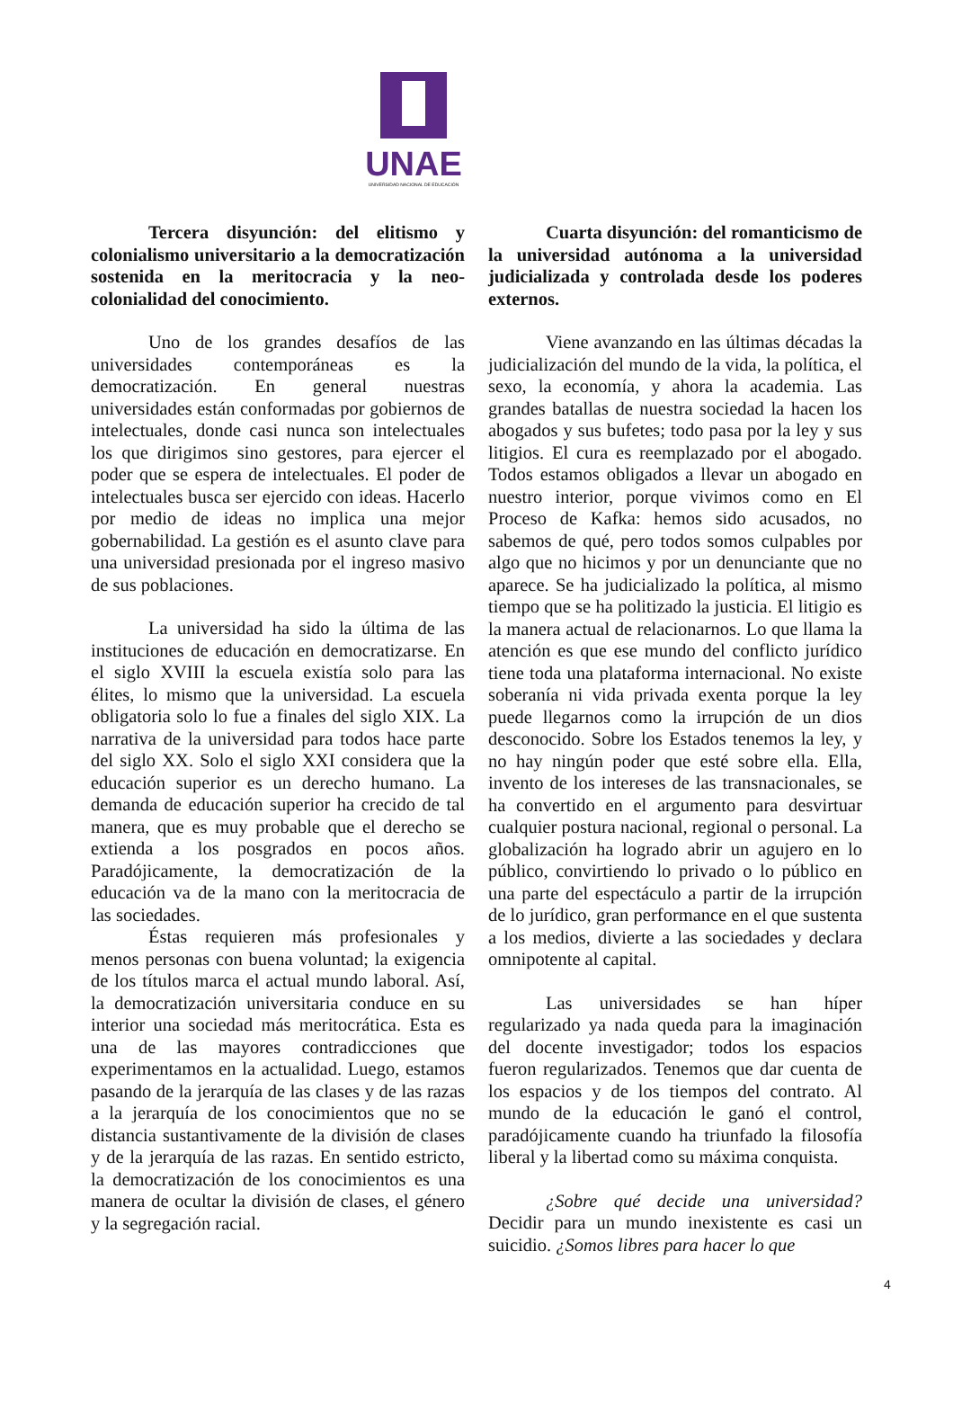UNAE
UNIVERSIDAD NACIONAL DE EDUCACIÓN
Tercera disyunción: del elitismo y colonialismo universitario a la democratización sostenida en la meritocracia y la neo-colonialidad del conocimiento.
Uno de los grandes desafíos de las universidades contemporáneas es la democratización. En general nuestras universidades están conformadas por gobiernos de intelectuales, donde casi nunca son intelectuales los que dirigimos sino gestores, para ejercer el poder que se espera de intelectuales. El poder de intelectuales busca ser ejercido con ideas. Hacerlo por medio de ideas no implica una mejor gobernabilidad. La gestión es el asunto clave para una universidad presionada por el ingreso masivo de sus poblaciones.
La universidad ha sido la última de las instituciones de educación en democratizarse. En el siglo XVIII la escuela existía solo para las élites, lo mismo que la universidad. La escuela obligatoria solo lo fue a finales del siglo XIX. La narrativa de la universidad para todos hace parte del siglo XX. Solo el siglo XXI considera que la educación superior es un derecho humano. La demanda de educación superior ha crecido de tal manera, que es muy probable que el derecho se extienda a los posgrados en pocos años. Paradójicamente, la democratización de la educación va de la mano con la meritocracia de las sociedades.
Éstas requieren más profesionales y menos personas con buena voluntad; la exigencia de los títulos marca el actual mundo laboral. Así, la democratización universitaria conduce en su interior una sociedad más meritocrática. Esta es una de las mayores contradicciones que experimentamos en la actualidad. Luego, estamos pasando de la jerarquía de las clases y de las razas a la jerarquía de los conocimientos que no se distancia sustantivamente de la división de clases y de la jerarquía de las razas. En sentido estricto, la democratización de los conocimientos es una manera de ocultar la división de clases, el género y la segregación racial.
Cuarta disyunción: del romanticismo de la universidad autónoma a la universidad judicializada y controlada desde los poderes externos.
Viene avanzando en las últimas décadas la judicialización del mundo de la vida, la política, el sexo, la economía, y ahora la academia. Las grandes batallas de nuestra sociedad la hacen los abogados y sus bufetes; todo pasa por la ley y sus litigios. El cura es reemplazado por el abogado. Todos estamos obligados a llevar un abogado en nuestro interior, porque vivimos como en El Proceso de Kafka: hemos sido acusados, no sabemos de qué, pero todos somos culpables por algo que no hicimos y por un denunciante que no aparece. Se ha judicializado la política, al mismo tiempo que se ha politizado la justicia. El litigio es la manera actual de relacionarnos. Lo que llama la atención es que ese mundo del conflicto jurídico tiene toda una plataforma internacional. No existe soberanía ni vida privada exenta porque la ley puede llegarnos como la irrupción de un dios desconocido. Sobre los Estados tenemos la ley, y no hay ningún poder que esté sobre ella. Ella, invento de los intereses de las transnacionales, se ha convertido en el argumento para desvirtuar cualquier postura nacional, regional o personal. La globalización ha logrado abrir un agujero en lo público, convirtiendo lo privado o lo público en una parte del espectáculo a partir de la irrupción de lo jurídico, gran performance en el que sustenta a los medios, divierte a las sociedades y declara omnipotente al capital.
Las universidades se han híper regularizado ya nada queda para la imaginación del docente investigador; todos los espacios fueron regularizados. Tenemos que dar cuenta de los espacios y de los tiempos del contrato. Al mundo de la educación le ganó el control, paradójicamente cuando ha triunfado la filosofía liberal y la libertad como su máxima conquista.
¿Sobre qué decide una universidad? Decidir para un mundo inexistente es casi un suicidio. ¿Somos libres para hacer lo que
4